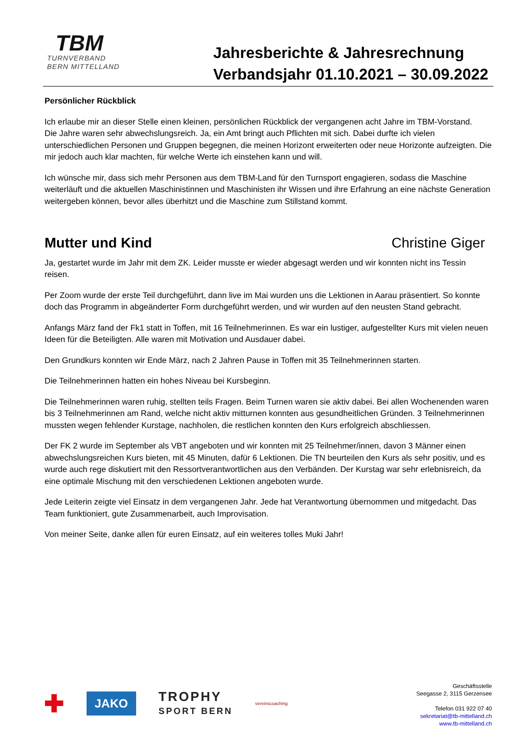TBM
TURNVERBAND
BERN MITTELLAND
Jahresberichte & Jahresrechnung
Verbandsjahr 01.10.2021 – 30.09.2022
Persönlicher Rückblick
Ich erlaube mir an dieser Stelle einen kleinen, persönlichen Rückblick der vergangenen acht Jahre im TBM-Vorstand.
Die Jahre waren sehr abwechslungsreich. Ja, ein Amt bringt auch Pflichten mit sich. Dabei durfte ich vielen unterschiedlichen Personen und Gruppen begegnen, die meinen Horizont erweiterten oder neue Horizonte aufzeigten. Die mir jedoch auch klar machten, für welche Werte ich einstehen kann und will.
Ich wünsche mir, dass sich mehr Personen aus dem TBM-Land für den Turnsport engagieren, sodass die Maschine weiterläuft und die aktuellen Maschinistinnen und Maschinisten ihr Wissen und ihre Erfahrung an eine nächste Generation weitergeben können, bevor alles überhitzt und die Maschine zum Stillstand kommt.
Mutter und Kind Christine Giger
Ja, gestartet wurde im Jahr mit dem ZK. Leider musste er wieder abgesagt werden und wir konnten nicht ins Tessin reisen.
Per Zoom wurde der erste Teil durchgeführt, dann live im Mai wurden uns die Lektionen in Aarau präsentiert. So konnte doch das Programm in abgeänderter Form durchgeführt werden, und wir wurden auf den neusten Stand gebracht.
Anfangs März fand der Fk1 statt in Toffen, mit 16 Teilnehmerinnen. Es war ein lustiger, aufgestellter Kurs mit vielen neuen Ideen für die Beteiligten. Alle waren mit Motivation und Ausdauer dabei.
Den Grundkurs konnten wir Ende März, nach 2 Jahren Pause in Toffen mit 35 Teilnehmerinnen starten.
Die Teilnehmerinnen hatten ein hohes Niveau bei Kursbeginn.
Die Teilnehmerinnen waren ruhig, stellten teils Fragen. Beim Turnen waren sie aktiv dabei. Bei allen Wochenenden waren bis 3 Teilnehmerinnen am Rand, welche nicht aktiv mitturnen konnten aus gesundheitlichen Gründen. 3 Teilnehmerinnen mussten wegen fehlender Kurstage, nachholen, die restlichen konnten den Kurs erfolgreich abschliessen.
Der FK 2 wurde im September als VBT angeboten und wir konnten mit 25 Teilnehmer/innen, davon 3 Männer einen abwechslungsreichen Kurs bieten, mit 45 Minuten, dafür 6 Lektionen. Die TN beurteilen den Kurs als sehr positiv, und es wurde auch rege diskutiert mit den Ressortverantwortlichen aus den Verbänden. Der Kurstag war sehr erlebnisreich, da eine optimale Mischung mit den verschiedenen Lektionen angeboten wurde.
Jede Leiterin zeigte viel Einsatz in dem vergangenen Jahr. Jede hat Verantwortung übernommen und mitgedacht. Das Team funktioniert, gute Zusammenarbeit, auch Improvisation.
Von meiner Seite, danke allen für euren Einsatz, auf ein weiteres tolles Muki Jahr!
✚
JAKO
TROPHY
SPORT BERN
vereinscoaching
Geschäftsstelle
Seegasse 2, 3115 Gerzensee
Telefon 031 922 07 40
sekretariat@tb-mittelland.ch
www.tb-mittelland.ch